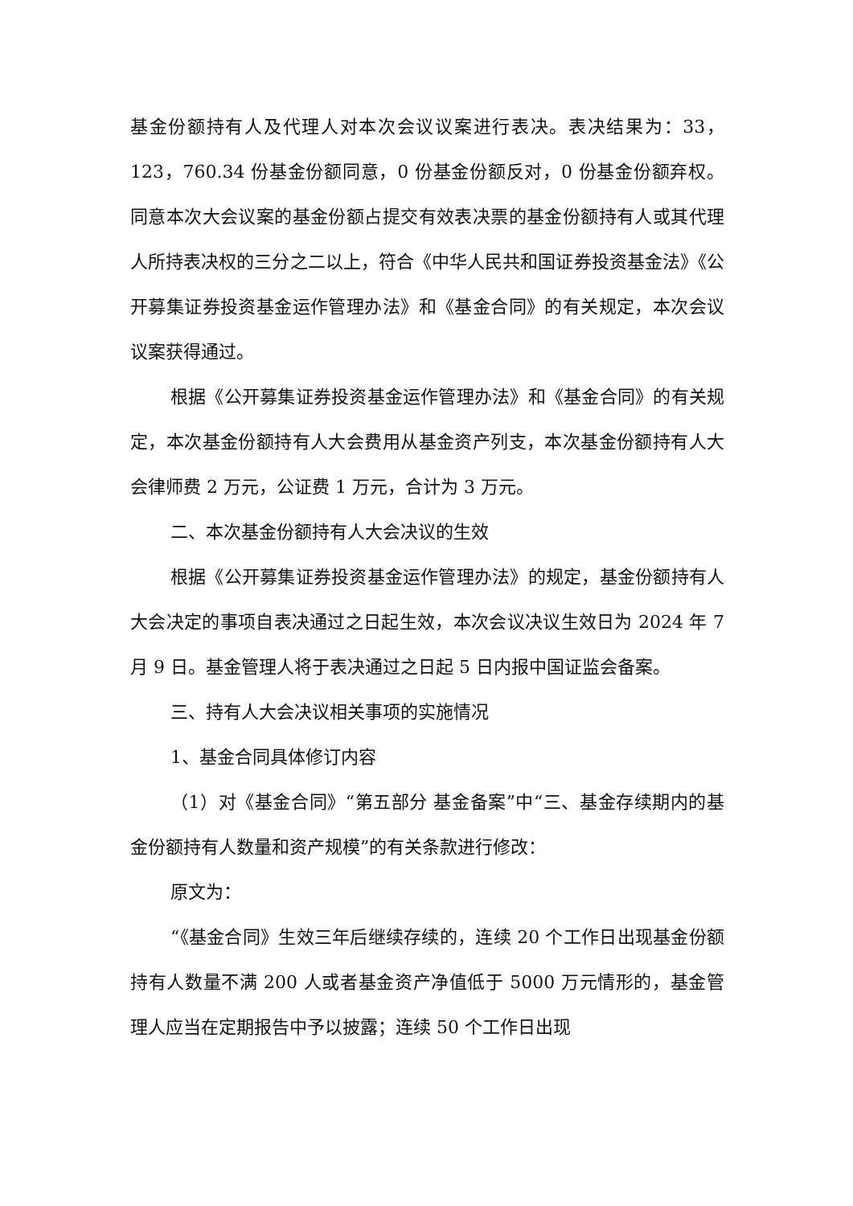基金份额持有人及代理人对本次会议议案进行表决。表决结果为：33，123，760.34 份基金份额同意，0 份基金份额反对，0 份基金份额弃权。同意本次大会议案的基金份额占提交有效表决票的基金份额持有人或其代理人所持表决权的三分之二以上，符合《中华人民共和国证券投资基金法》《公开募集证券投资基金运作管理办法》和《基金合同》的有关规定，本次会议议案获得通过。
根据《公开募集证券投资基金运作管理办法》和《基金合同》的有关规定，本次基金份额持有人大会费用从基金资产列支，本次基金份额持有人大会律师费 2 万元，公证费 1 万元，合计为 3 万元。
二、本次基金份额持有人大会决议的生效
根据《公开募集证券投资基金运作管理办法》的规定，基金份额持有人大会决定的事项自表决通过之日起生效，本次会议决议生效日为 2024 年 7 月 9 日。基金管理人将于表决通过之日起 5 日内报中国证监会备案。
三、持有人大会决议相关事项的实施情况
1、基金合同具体修订内容
（1）对《基金合同》“第五部分 基金备案”中“三、基金存续期内的基金份额持有人数量和资产规模”的有关条款进行修改：
原文为：
“《基金合同》生效三年后继续存续的，连续 20 个工作日出现基金份额持有人数量不满 200 人或者基金资产净值低于 5000 万元情形的，基金管理人应当在定期报告中予以披露；连续 50 个工作日出现